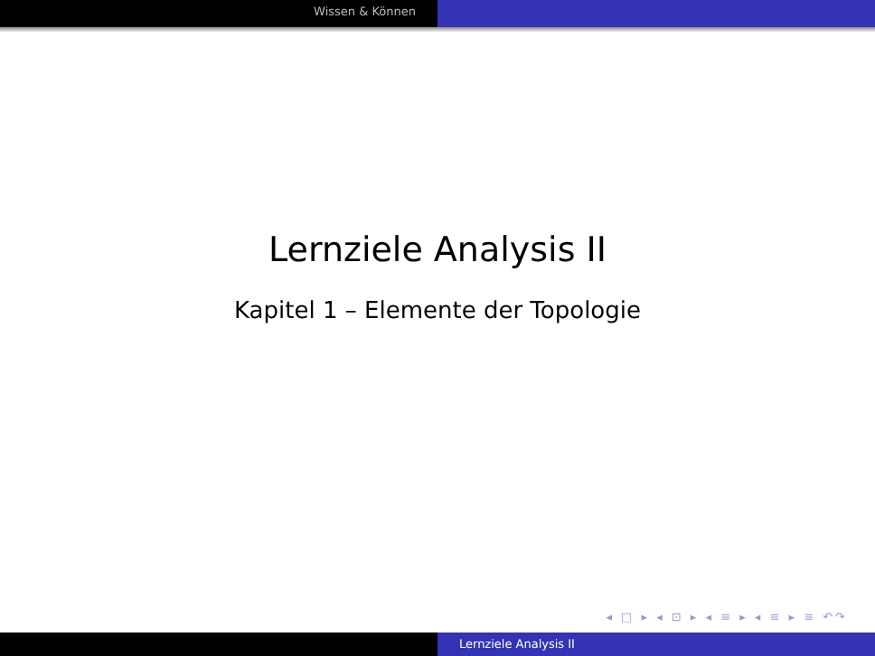Wissen & Können
Lernziele Analysis II
Kapitel 1 – Elemente der Topologie
◂ □ ▸ ◂ ⊡ ▸ ◂ ≡ ▸ ◂ ≡ ▸ ≡ ↶↷
Lernziele Analysis II